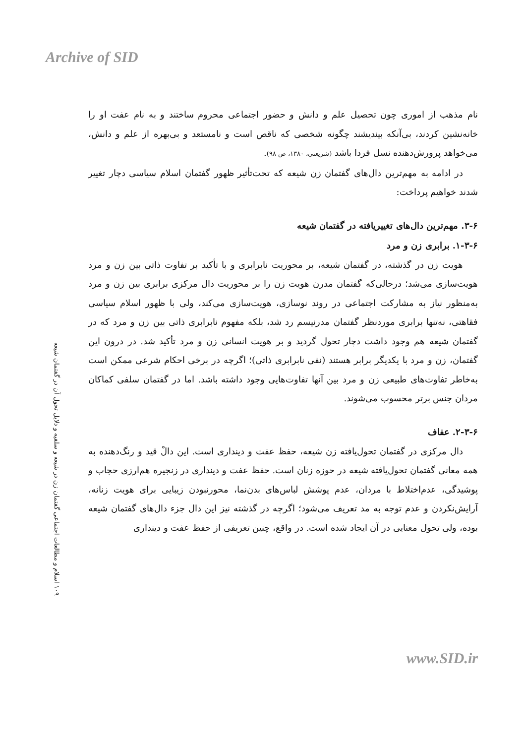Archive of SID
۱۰۹ اسلام و مطالعات اجتماعی گفتمان زن در شیعه و سلفیه و دلایل تحول آن در گفتمان شیعه
نام مذهب از اموری چون تحصیل علم و دانش و حضور اجتماعی محروم ساختند و به نام عفت او را خانه‌نشین کردند، بی‌آنکه بیندیشند چگونه شخصی که ناقص است و نامستعد و بی‌بهره از علم و دانش، می‌خواهد پرورش‌دهنده نسل فردا باشد (شریعتی، ۱۳۸۰، ص ۹۸).
در ادامه به مهم‌ترین دال‌های گفتمان زن شیعه که تحت‌تأثیر ظهور گفتمان اسلام سیاسی دچار تغییر شدند خواهیم پرداخت:
۳-۶. مهم‌ترین دال‌های تغییریافته در گفتمان شیعه
۱-۳-۶. برابری زن و مرد
هویت زن در گذشته، در گفتمان شیعه، بر محوریت نابرابری و با تأکید بر تفاوت ذاتی بین زن و مرد هویت‌سازی می‌شد؛ درحالی‌که گفتمان مدرن هویت زن را بر محوریت دال مرکزی برابری بین زن و مرد به‌منظور نیاز به مشارکت اجتماعی در روند نوسازی، هویت‌سازی می‌کند، ولی با ظهور اسلام سیاسی فقاهتی، نه‌تنها برابری موردنظر گفتمان مدرنیسم رد شد، بلکه مفهوم نابرابری ذاتی بین زن و مرد که در گفتمان شیعه هم وجود داشت دچار تحول گردید و بر هویت انسانی زن و مرد تأکید شد. در درون این گفتمان، زن و مرد با یکدیگر برابر هستند (نفی نابرابری ذاتی)؛ اگرچه در برخی احکام شرعی ممکن است به‌خاطر تفاوت‌های طبیعی زن و مرد بین آنها تفاوت‌هایی وجود داشته باشد. اما در گفتمان سلفی کماکان مردان جنس برتر محسوب می‌شوند.
۲-۳-۶. عفاف
دال مرکزی در گفتمان تحول‌یافته زن شیعه، حفظ عفت و دینداری است. این دالْ قید و رنگ‌دهنده به همه معانی گفتمان تحول‌یافته شیعه در حوزه زنان است. حفظ عفت و دینداری در زنجیره هم‌ارزی حجاب و پوشیدگی، عدم‌اختلاط با مردان، عدم پوشش لباس‌های بدن‌نما، محورنبودن زیبایی برای هویت زنانه، آرایش‌نکردن و عدم توجه به مد تعریف می‌شود؛ اگرچه در گذشته نیز این دال جزء دال‌های گفتمان شیعه بوده، ولی تحول معنایی در آن ایجاد شده است. در واقع، چنین تعریفی از حفظ عفت و دینداری
www.SID.ir